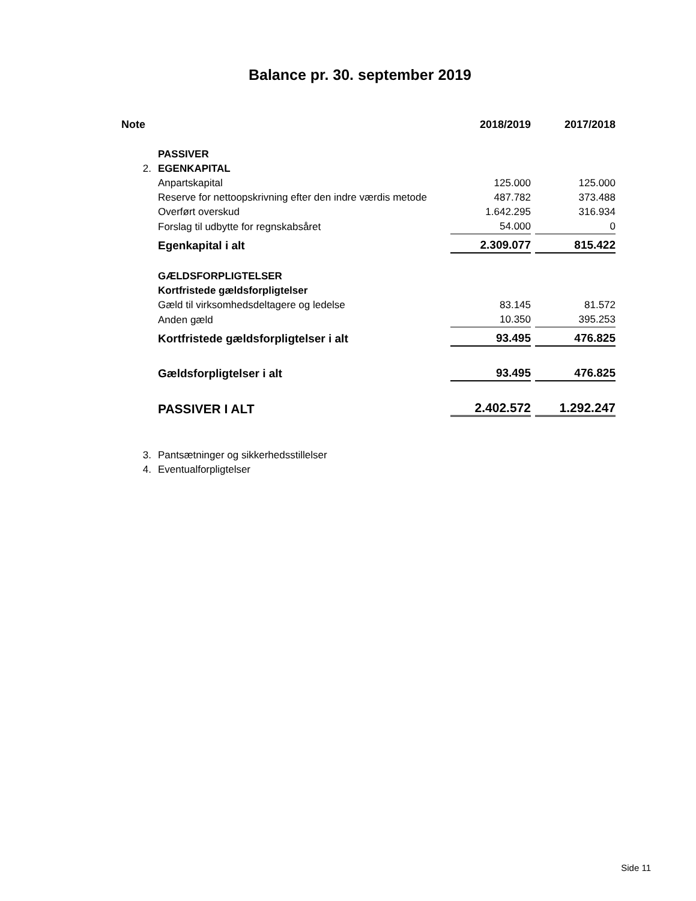Balance pr. 30. september 2019
| Note | | 2018/2019 | 2017/2018 |
| --- | --- | --- | --- |
| | PASSIVER | | |
| 2. | EGENKAPITAL | | |
| | Anpartskapital | 125.000 | 125.000 |
| | Reserve for nettoopskrivning efter den indre værdis metode | 487.782 | 373.488 |
| | Overført overskud | 1.642.295 | 316.934 |
| | Forslag til udbytte for regnskabsåret | 54.000 | 0 |
| | Egenkapital i alt | 2.309.077 | 815.422 |
| | GÆLDSFORPLIGTELSER | | |
| | Kortfristede gældsforpligtelser | | |
| | Gæld til virksomhedsdeltagere og ledelse | 83.145 | 81.572 |
| | Anden gæld | 10.350 | 395.253 |
| | Kortfristede gældsforpligtelser i alt | 93.495 | 476.825 |
| | Gældsforpligtelser i alt | 93.495 | 476.825 |
| | PASSIVER I ALT | 2.402.572 | 1.292.247 |
| 3. | Pantsætninger og sikkerhedsstillelser | | |
| 4. | Eventualforpligtelser | | |
Side 11